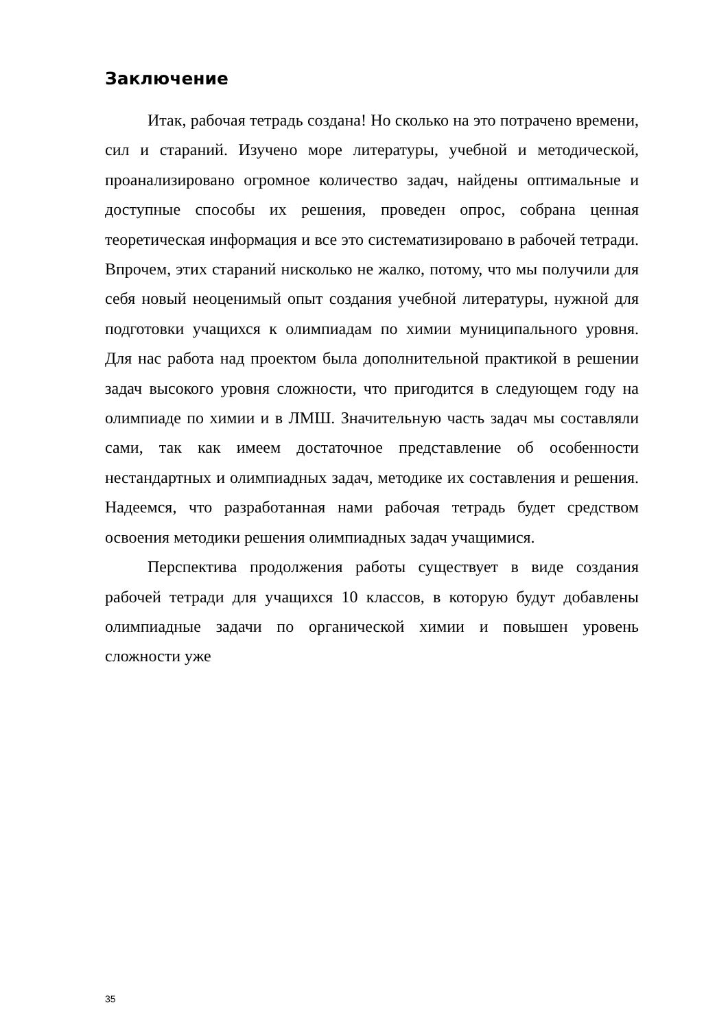Заключение
Итак, рабочая тетрадь создана! Но сколько на это потрачено времени, сил и стараний. Изучено море литературы, учебной и методической, проанализировано огромное количество задач, найдены оптимальные и доступные способы их решения, проведен опрос, собрана ценная теоретическая информация и все это систематизировано в рабочей тетради. Впрочем, этих стараний нисколько не жалко, потому, что мы получили для себя новый неоценимый опыт создания учебной литературы, нужной для подготовки учащихся к олимпиадам по химии муниципального уровня. Для нас работа над проектом была дополнительной практикой в решении задач высокого уровня сложности, что пригодится в следующем году на олимпиаде по химии и в ЛМШ. Значительную часть задач мы составляли сами, так как имеем достаточное представление об особенности нестандартных и олимпиадных задач, методике их составления и решения. Надеемся, что разработанная нами рабочая тетрадь будет средством освоения методики решения олимпиадных задач учащимися.
Перспектива продолжения работы существует в виде создания рабочей тетради для учащихся 10 классов, в которую будут добавлены олимпиадные задачи по органической химии и повышен уровень сложности уже
35